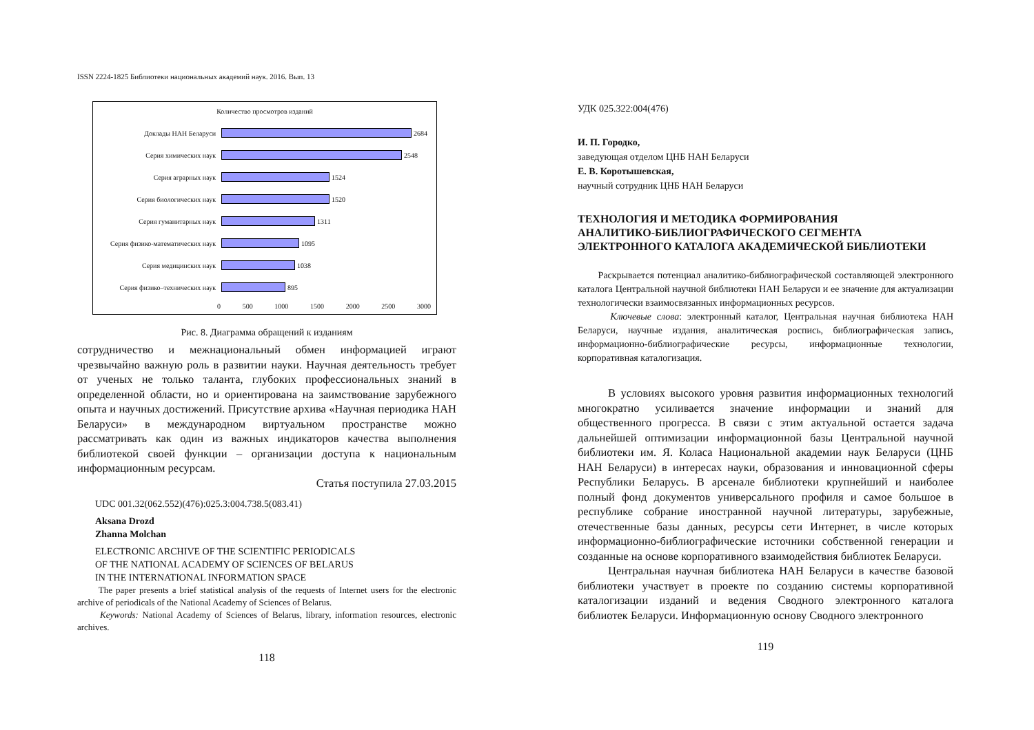ISSN 2224-1825 Библиотеки национальных академий наук. 2016. Вып. 13
Количество просмотров изданий
Доклады НАН Беларуси 2684
Серия химических наук 2548
Серия аграрных наук 1524
Серия биологических наук 1520
Серия гуманитарных наук 1311
Серия физико-математических наук 1095
Серия медицинских наук 1038
Серия физико–технических наук 895
0 500 1000 1500 2000 2500 3000
Рис. 8. Диаграмма обращений к изданиям
сотрудничество и межнациональный обмен информацией играют чрезвычайно важную роль в развитии науки. Научная деятельность требует от ученых не только таланта, глубоких профессиональных знаний в определенной области, но и ориентирована на заимствование зарубежного опыта и научных достижений. Присутствие архива «Научная периодика НАН Беларуси» в международном виртуальном пространстве можно рассматривать как один из важных индикаторов качества выполнения библиотекой своей функции – организации доступа к национальным информационным ресурсам.
Статья поступила 27.03.2015
UDC 001.32(062.552)(476):025.3:004.738.5(083.41)
Aksana Drozd
Zhanna Molchan
ELECTRONIC ARCHIVE OF THE SCIENTIFIC PERIODICALS
OF THE NATIONAL ACADEMY OF SCIENCES OF BELARUS
IN THE INTERNATIONAL INFORMATION SPACE
The paper presents a brief statistical analysis of the requests of Internet users for the electronic archive of periodicals of the National Academy of Sciences of Belarus.
Keywords: National Academy of Sciences of Belarus, library, information resources, electronic archives.
118
УДК 025.322:004(476)
И. П. Городко,
заведующая отделом ЦНБ НАН Беларуси
Е. В. Коротышевская,
научный сотрудник ЦНБ НАН Беларуси
ТЕХНОЛОГИЯ И МЕТОДИКА ФОРМИРОВАНИЯ
АНАЛИТИКО-БИБЛИОГРАФИЧЕСКОГО СЕГМЕНТА
ЭЛЕКТРОННОГО КАТАЛОГА АКАДЕМИЧЕСКОЙ БИБЛИОТЕКИ
Раскрывается потенциал аналитико-библиографической составляющей электронного каталога Центральной научной библиотеки НАН Беларуси и ее значение для актуализации технологически взаимосвязанных информационных ресурсов.
Ключевые слова: электронный каталог, Центральная научная библиотека НАН Беларуси, научные издания, аналитическая роспись, библиографическая запись, информационно-библиографические ресурсы, информационные технологии, корпоративная каталогизация.
В условиях высокого уровня развития информационных технологий многократно усиливается значение информации и знаний для общественного прогресса. В связи с этим актуальной остается задача дальнейшей оптимизации информационной базы Центральной научной библиотеки им. Я. Коласа Национальной академии наук Беларуси (ЦНБ НАН Беларуси) в интересах науки, образования и инновационной сферы Республики Беларусь. В арсенале библиотеки крупнейший и наиболее полный фонд документов универсального профиля и самое большое в республике собрание иностранной научной литературы, зарубежные, отечественные базы данных, ресурсы сети Интернет, в числе которых информационно-библиографические источники собственной генерации и созданные на основе корпоративного взаимодействия библиотек Беларуси.
Центральная научная библиотека НАН Беларуси в качестве базовой библиотеки участвует в проекте по созданию системы корпоративной каталогизации изданий и ведения Сводного электронного каталога библиотек Беларуси. Информационную основу Сводного электронного
119